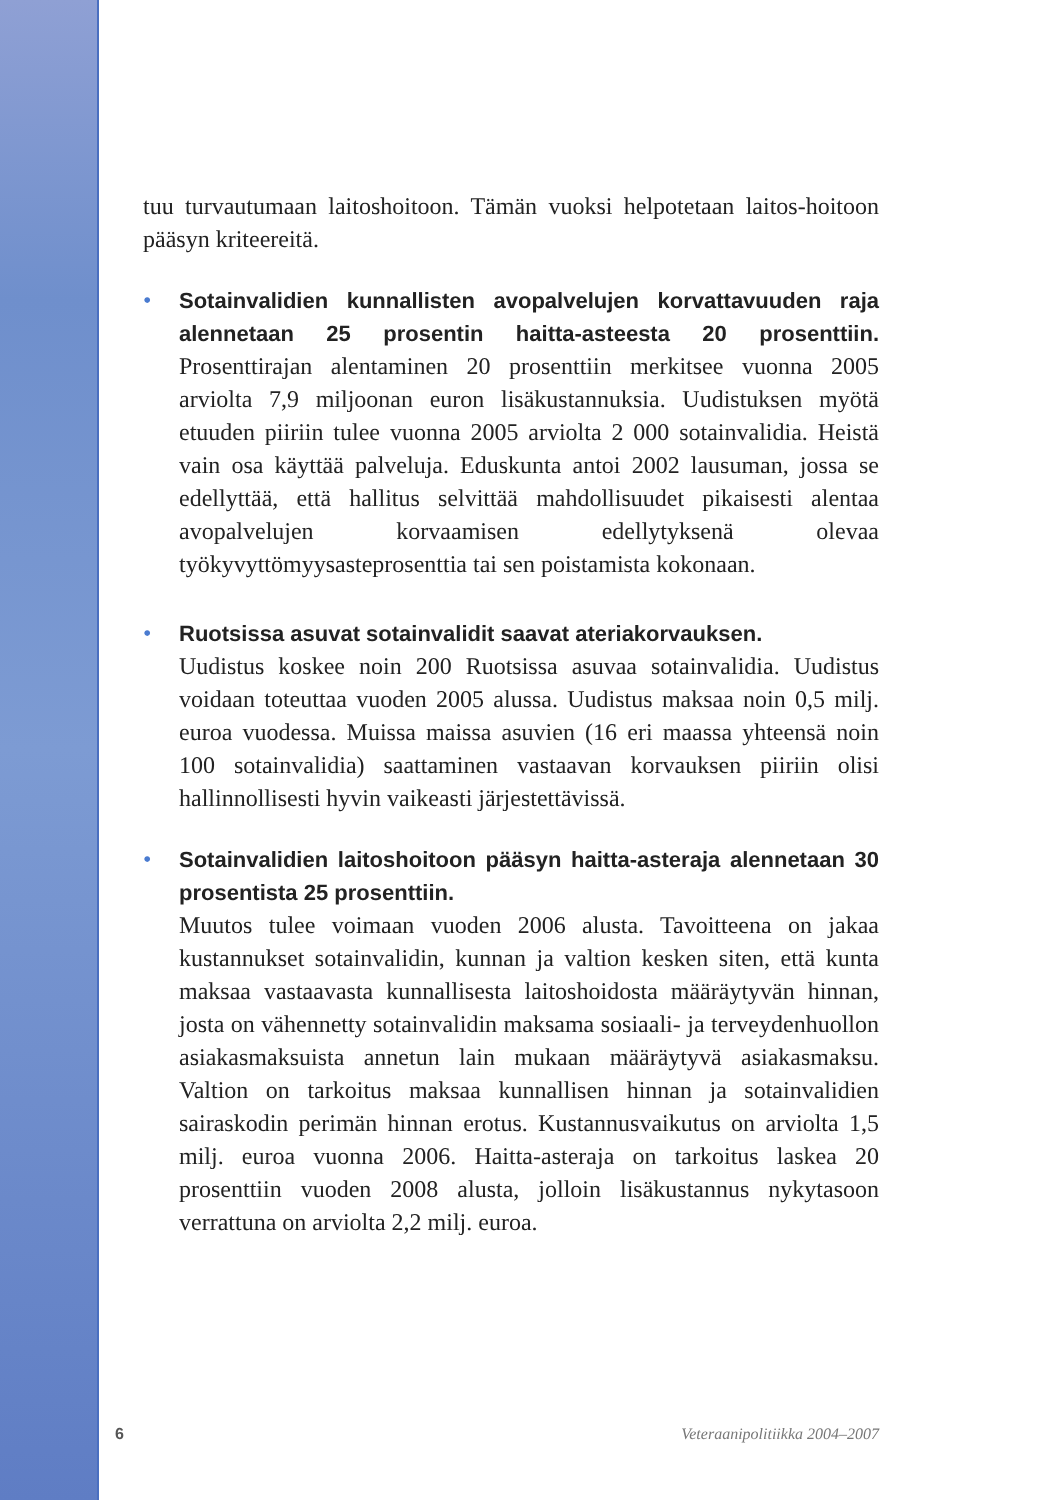tuu turvautumaan laitoshoitoon. Tämän vuoksi helpotetaan laitos-hoitoon pääsyn kriteereitä.
•
Sotainvalidien kunnallisten avopalvelujen korvattavuuden raja alennetaan 25 prosentin haitta-asteesta 20 prosenttiin. Prosenttirajan alentaminen 20 prosenttiin merkitsee vuonna 2005 arviolta 7,9 miljoonan euron lisäkustannuksia. Uudistuksen myötä etuuden piiriin tulee vuonna 2005 arviolta 2 000 sotainvalidia. Heistä vain osa käyttää palveluja. Eduskunta antoi 2002 lausuman, jossa se edellyttää, että hallitus selvittää mahdollisuudet pikaisesti alentaa avopalvelujen korvaamisen edellytyksenä olevaa työkyvyttömyysasteprosenttia tai sen poistamista kokonaan.
•
Ruotsissa asuvat sotainvalidit saavat ateriakorvauksen.
Uudistus koskee noin 200 Ruotsissa asuvaa sotainvalidia. Uudistus voidaan toteuttaa vuoden 2005 alussa. Uudistus maksaa noin 0,5 milj. euroa vuodessa. Muissa maissa asuvien (16 eri maassa yhteensä noin 100 sotainvalidia) saattaminen vastaavan korvauksen piiriin olisi hallinnollisesti hyvin vaikeasti järjestettävissä.
•
Sotainvalidien laitoshoitoon pääsyn haitta-asteraja alennetaan 30 prosentista 25 prosenttiin.
Muutos tulee voimaan vuoden 2006 alusta. Tavoitteena on jakaa kustannukset sotainvalidin, kunnan ja valtion kesken siten, että kunta maksaa vastaavasta kunnallisesta laitoshoidosta määräytyvän hinnan, josta on vähennetty sotainvalidin maksama sosiaali- ja terveydenhuollon asiakasmaksuista annetun lain mukaan määräytyvä asiakasmaksu. Valtion on tarkoitus maksaa kunnallisen hinnan ja sotainvalidien sairaskodin perimän hinnan erotus. Kustannusvaikutus on arviolta 1,5 milj. euroa vuonna 2006. Haitta-asteraja on tarkoitus laskea 20 prosenttiin vuoden 2008 alusta, jolloin lisäkustannus nykytasoon verrattuna on arviolta 2,2 milj. euroa.
6 Veteraanipolitiikka 2004–2007